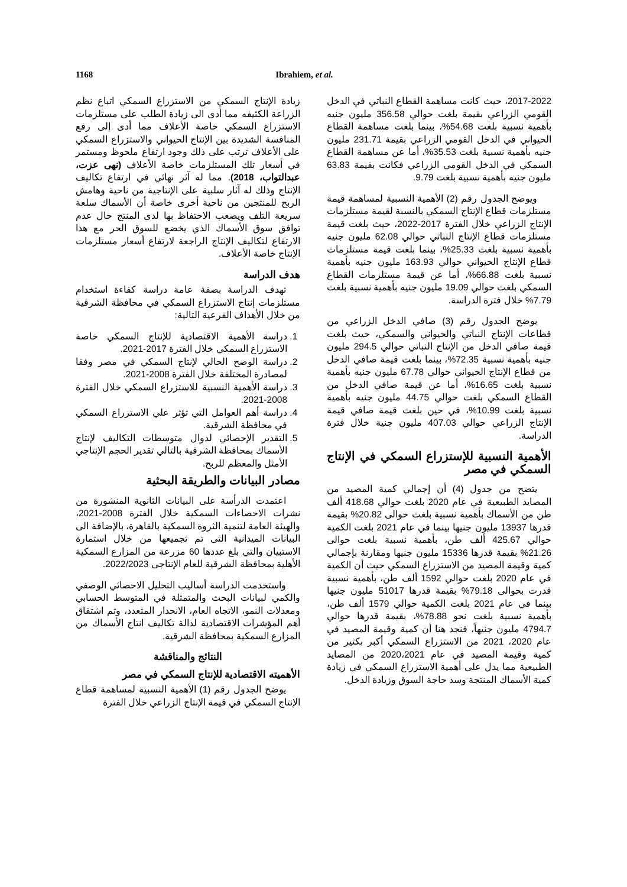1168 Ibrahiem, et al.
زيادة الإنتاج السمكي من الاستزراع السمكي اتباع نظم الزراعة الكثيفه مما أدى الى زيادة الطلب على مستلزمات الاستزراع السمكي خاصة الأعلاف مما أدى إلى رفع المنافسة الشديدة بين الإنتاج الحيواني والاستزراع السمكي على الأعلاف ترتب على ذلك وجود ارتفاع ملحوظ ومستمر في أسعار تلك المستلزمات خاصة الأعلاف (نهى عزت، عبدالتواب، 2018). مما له آثر نهائي في ارتفاع تكاليف الإنتاج وذلك له آثار سلبية على الإنتاجية من ناحية وهامش الربح للمنتجين من ناحية أخرى خاصة أن الأسماك سلعة سريعة التلف ويصعب الاحتفاظ بها لدى المنتج حال عدم توافق سوق الأسماك الذي يخضع للسوق الحر مع هذا الارتفاع لتكاليف الإنتاج الراجعة لارتفاع أسعار مستلزمات الإنتاج خاصة الأعلاف.
هدف الدراسة
تهدف الدراسة بصفة عامة دراسة كفاءة استخدام مستلزمات إنتاج الاستزراع السمكي في محافظة الشرقية من خلال الأهداف الفرعية التالية:
1. دراسة الأهمية الاقتصادية للإنتاج السمكي خاصة الاستزراع السمكي خلال الفترة 2017-2021.
2. دراسة الوضح الحالي لإنتاج السمكي في مصر وفقا لمصادرة المختلفة خلال الفترة 2008-2021.
3. دراسة الأهمية النسبية للاستزراع السمكي خلال الفترة 2008-2021.
4. دراسة أهم العوامل التي تؤثر علي الاستزراع السمكي في محافظة الشرقية.
5. التقدير الإحصائي لدوال متوسطات التكاليف لإنتاج الأسماك بمحافظة الشرقية بالتالي تقدير الحجم الإنتاجي الأمثل والمعظم للربح.
مصادر البيانات والطريقة البحثية
اعتمدت الدرأسة على البيانات الثانوية المنشورة من نشرات الاحصاءات السمكية خلال الفترة 2008-2021، والهيئة العامة لتنمية الثروة السمكية بالقاهرة، بالإضافة الى البيانات الميدانية التى تم تجميعها من خلال استمارة الاستبيان والتي بلغ عددها 60 مزرعة من المزارع السمكية الأهلية بمحافظة الشرقية للعام الإنتاجى 2022/2023.
واستخدمت الدراسة أساليب التحليل الاحصائي الوصفي والكمي لبيانات البحث والمتمثلة في المتوسط الحسابي ومعدلات النمو، الاتجاه العام، الانحدار المتعدد، وتم اشتقاق أهم المؤشرات الاقتصادية لدالة تكاليف انتاج الأسماك من المزارع السمكية بمحافظة الشرقية.
النتائج والمناقشة
الأهميته الاقتصادية للإنتاج السمكي في مصر
يوضح الجدول رقم (1) الأهمية النسبية لمساهمة قطاع الإنتاج السمكي في قيمة الإنتاج الزراعي خلال الفترة
2017-2022، حيث كانت مساهمة القطاع النباتي في الدخل القومي الزراعي بقيمة بلغت حوالي 356.58 مليون جنيه بأهمية نسبية بلغت 54.68%، بينما بلغت مساهمة القطاع الحيواني في الدخل القومي الزراعي بقيمة 231.71 مليون جنيه بأهمية نسبية بلغت 35.53%، أما عن مساهمة القطاع السمكي في الدخل القومي الزراعي فكانت بقيمة 63.83 مليون جنيه بأهمية نسبية بلغت 9.79.
ويوضح الجدول رقم (2) الأهمية النسبية لمساهمة قيمة مستلزمات قطاع الإنتاج السمكي بالنسبة لقيمة مستلزمات الإنتاج الزراعي خلال الفترة 2017-2022، حيث بلغت قيمة مستلزمات قطاع الإنتاج النباتي حوالي 62.08 مليون جنيه بأهمية نسبية بلغت 25.33%، بينما بلغت قيمة مستلزمات قطاع الإنتاج الحيواني حوالي 163.93 مليون جنيه بأهمية نسبية بلغت 66.88%، أما عن قيمة مستلزمات القطاع السمكي بلغت حوالي 19.09 مليون جنيه بأهمية نسبية بلغت 7.79% خلال فترة الدراسة.
يوضح الجدول رقم (3) صافي الدخل الزراعي من قطاعات الإنتاج النباتي والحيواني والسمكي، حيث بلغت قيمة صافي الدخل من الإنتاج النباتي حوالي 294.5 مليون جنيه بأهمية نسبية 72.35%، بينما بلغت قيمة صافي الدخل من قطاع الإنتاج الحيواني حوالي 67.78 مليون جنيه بأهمية نسبية بلغت 16.65%، أما عن قيمة صافي الدخل من القطاع السمكي بلغت حوالي 44.75 مليون جنيه بأهمية نسبية بلغت 10.99%، في حين بلغت قيمة صافي قيمة الإنتاج الزراعي حوالي 407.03 مليون جنية خلال فترة الدراسة.
الأهمية النسبية للإستزراع السمكي في الإنتاج السمكي في مصر
يتضح من جدول (4) أن إجمالي كمية المصيد من المصايد الطبيعية في عام 2020 بلغت حوالي 418.68 ألف طن من الأسماك بأهمية نسبية بلغت حوالى 20.82% بقيمة قدرها 13937 مليون جنيها بينما في عام 2021 بلغت الكمية حوالي 425.67 ألف طن، بأهمية نسبية بلغت حوالى 21.26% بقيمة قدرها 15336 مليون جنيها ومقارنة بإجمالي كمية وقيمة المصيد من الاستزراع السمكي حيث أن الكمية في عام 2020 بلغت حوالي 1592 ألف طن، بأهمية نسبية قدرت بحوالى 79.18% بقيمة قدرها 51017 مليون جنيها بينما في عام 2021 بلغت الكمية حوالي 1579 ألف طن، بأهمية نسبية بلغت نحو 78.88%، بقيمة قدرها حوالي 4794.7 مليون جنيهاً، فنجد هنا أن كمية وقيمة المصيد في عام 2020، 2021 من الاستزراع السمكي أكبر بكثير من كمية وقيمة المصيد في عام 2020،2021 من المصايد الطبيعية مما يدل على أهمية الاستزراع السمكي في زيادة كمية الأسماك المنتجة وسد حاجة السوق وزيادة الدخل.